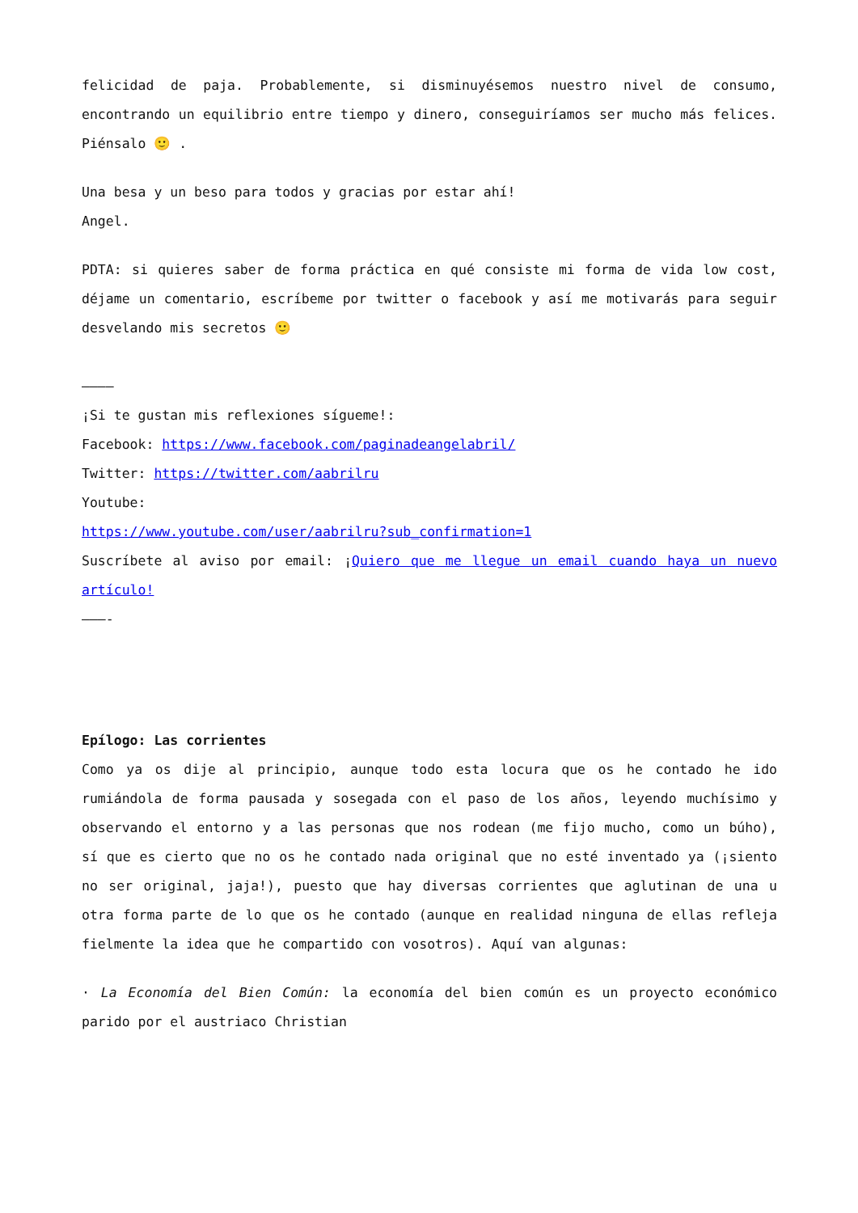felicidad de paja. Probablemente, si disminuyésemos nuestro nivel de consumo, encontrando un equilibrio entre tiempo y dinero, conseguiríamos ser mucho más felices. Piénsalo 🙂 .
Una besa y un beso para todos y gracias por estar ahí!
Angel.
PDTA: si quieres saber de forma práctica en qué consiste mi forma de vida low cost, déjame un comentario, escríbeme por twitter o facebook y así me motivarás para seguir desvelando mis secretos 🙂
————
¡Si te gustan mis reflexiones sígueme!:
Facebook: https://www.facebook.com/paginadeangelabril/
Twitter: https://twitter.com/aabrilru
Youtube:
https://www.youtube.com/user/aabrilru?sub_confirmation=1
Suscríbete al aviso por email: ¡Quiero que me llegue un email cuando haya un nuevo artículo!
———-
Epílogo: Las corrientes
Como ya os dije al principio, aunque todo esta locura que os he contado he ido rumiándola de forma pausada y sosegada con el paso de los años, leyendo muchísimo y observando el entorno y a las personas que nos rodean (me fijo mucho, como un búho), sí que es cierto que no os he contado nada original que no esté inventado ya (¡siento no ser original, jaja!), puesto que hay diversas corrientes que aglutinan de una u otra forma parte de lo que os he contado (aunque en realidad ninguna de ellas refleja fielmente la idea que he compartido con vosotros). Aquí van algunas:
· La Economía del Bien Común: la economía del bien común es un proyecto económico parido por el austriaco Christian